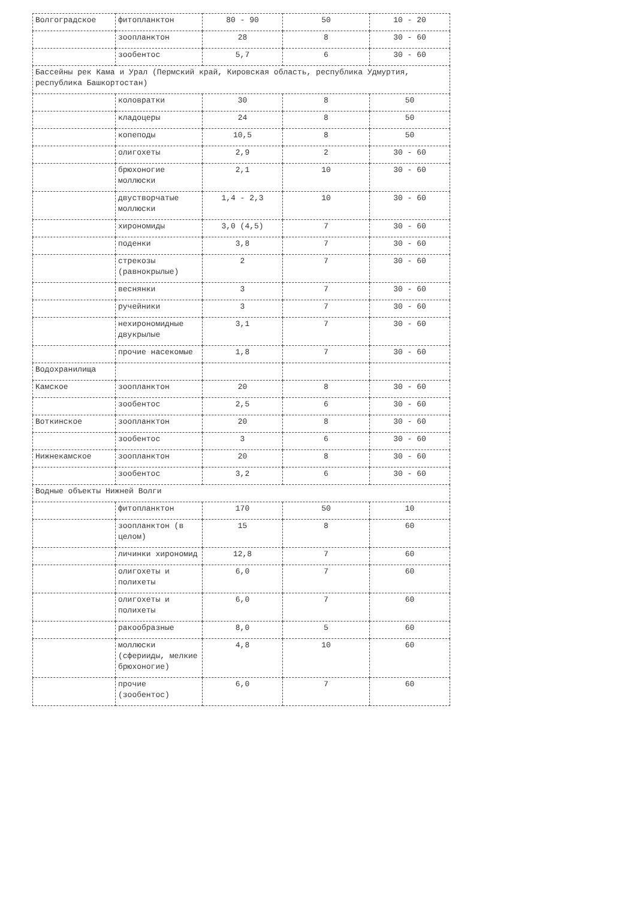| Волгоградское | фитопланктон | 80 - 90 | 50 | 10 - 20 |
| | зоопланктон | 28 | 8 | 30 - 60 |
| | зообентос | 5,7 | 6 | 30 - 60 |
| Бассейны рек Кама и Урал (Пермский край, Кировская область, республика Удмуртия, республика Башкортостан) | | | | |
| | коловратки | 30 | 8 | 50 |
| | кладоцеры | 24 | 8 | 50 |
| | копеподы | 10,5 | 8 | 50 |
| | олигохеты | 2,9 | 2 | 30 - 60 |
| | брюхоногие моллюски | 2,1 | 10 | 30 - 60 |
| | двустворчатые моллюски | 1,4 - 2,3 | 10 | 30 - 60 |
| | хирономиды | 3,0 (4,5) | 7 | 30 - 60 |
| | поденки | 3,8 | 7 | 30 - 60 |
| | стрекозы (равнокрылые) | 2 | 7 | 30 - 60 |
| | веснянки | 3 | 7 | 30 - 60 |
| | ручейники | 3 | 7 | 30 - 60 |
| | нехирономидные двукрылые | 3,1 | 7 | 30 - 60 |
| | прочие насекомые | 1,8 | 7 | 30 - 60 |
| Водохранилища | | | | |
| Камское | зоопланктон | 20 | 8 | 30 - 60 |
| | зообентос | 2,5 | 6 | 30 - 60 |
| Воткинское | зоопланктон | 20 | 8 | 30 - 60 |
| | зообентос | 3 | 6 | 30 - 60 |
| Нижнекамское | зоопланктон | 20 | 8 | 30 - 60 |
| | зообентос | 3,2 | 6 | 30 - 60 |
| Водные объекты Нижней Волги | | | | |
| | фитопланктон | 170 | 50 | 10 |
| | зоопланктон (в целом) | 15 | 8 | 60 |
| | личинки хирономид | 12,8 | 7 | 60 |
| | олигохеты и полихеты | 6,0 | 7 | 60 |
| | олигохеты и полихеты | 6,0 | 7 | 60 |
| | ракообразные | 8,0 | 5 | 60 |
| | моллюски (сферииды, мелкие брюхоногие) | 4,8 | 10 | 60 |
| | прочие (зообентос) | 6,0 | 7 | 60 |